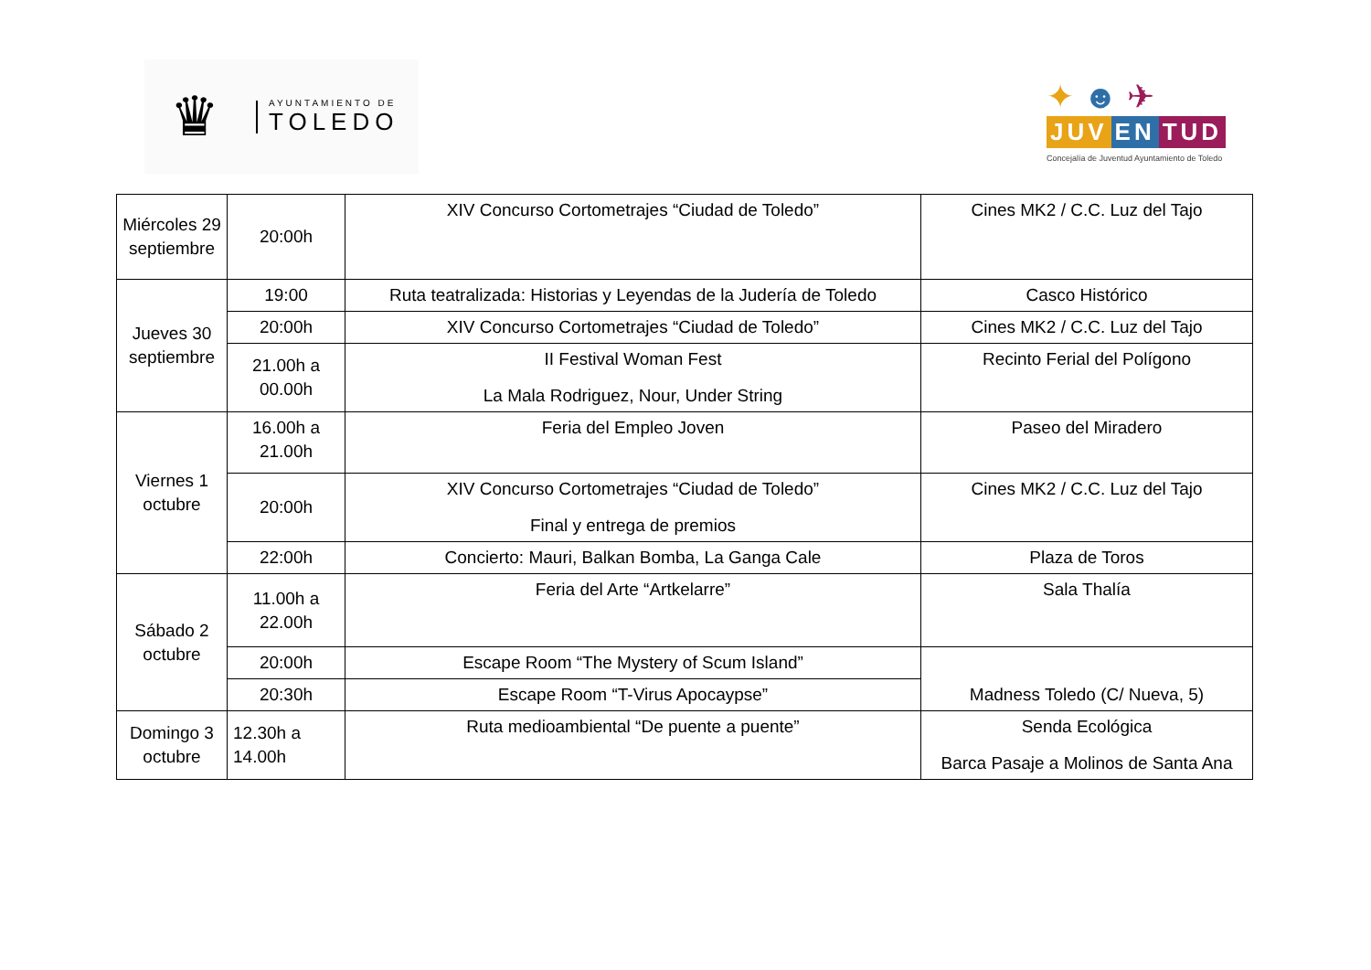♛
AYUNTAMIENTO DE
TOLEDO
✦ ☻ ✈
JUV EN TUD
Concejalía de Juventud Ayuntamiento de Toledo
| Miércoles 29 septiembre | 20:00h | XIV Concurso Cortometrajes “Ciudad de Toledo” | Cines MK2 / C.C. Luz del Tajo |
| Jueves 30 septiembre | 19:00 | Ruta teatralizada: Historias y Leyendas de la Judería de Toledo | Casco Histórico |
| | 20:00h | XIV Concurso Cortometrajes “Ciudad de Toledo” | Cines MK2 / C.C. Luz del Tajo |
| | 21.00h a 00.00h | II Festival Woman Fest La Mala Rodriguez, Nour, Under String | Recinto Ferial del Polígono |
| Viernes 1 octubre | 16.00h a 21.00h | Feria del Empleo Joven | Paseo del Miradero |
| | 20:00h | XIV Concurso Cortometrajes “Ciudad de Toledo” Final y entrega de premios | Cines MK2 / C.C. Luz del Tajo |
| | 22:00h | Concierto: Mauri, Balkan Bomba, La Ganga Cale | Plaza de Toros |
| Sábado 2 octubre | 11.00h a 22.00h | Feria del Arte “Artkelarre” | Sala Thalía |
| | 20:00h | Escape Room “The Mystery of Scum Island” | Madness Toledo (C/ Nueva, 5) |
| | 20:30h | Escape Room “T-Virus Apocaypse” | |
| Domingo 3 octubre | 12.30h a 14.00h | Ruta medioambiental “De puente a puente” | Senda Ecológica Barca Pasaje a Molinos de Santa Ana |